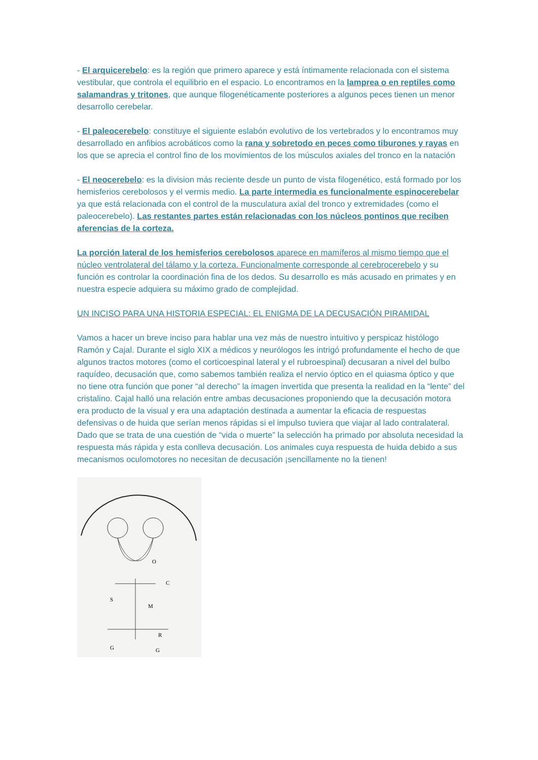- El arquicerebelo: es la región que primero aparece y está íntimamente relacionada con el sistema vestibular, que controla el equilibrio en el espacio. Lo encontramos en la lamprea o en reptiles como salamandras y tritones, que aunque filogenéticamente posteriores a algunos peces tienen un menor desarrollo cerebelar.
- El paleocerebelo: constituye el siguiente eslabón evolutivo de los vertebrados y lo encontramos muy desarrollado en anfibios acrobáticos como la rana y sobretodo en peces como tiburones y rayas en los que se aprecia el control fino de los movimientos de los músculos axiales del tronco en la natación
- El neocerebelo: es la division más reciente desde un punto de vista filogenético, está formado por los hemisferios cerebolosos y el vermis medio. La parte intermedia es funcionalmente espinocerebelar ya que está relacionada con el control de la musculatura axial del tronco y extremidades (como el paleocerebelo). Las restantes partes están relacionadas con los núcleos pontinos que reciben aferencias de la corteza.
La porción lateral de los hemisferios cerebolosos aparece en mamíferos al mismo tiempo que el núcleo ventrolateral del tálamo y la corteza. Funcionalmente corresponde al cerebrocerebelo y su función es controlar la coordinación fina de los dedos. Su desarrollo es más acusado en primates y en nuestra especie adquiera su máximo grado de complejidad.
UN INCISO PARA UNA HISTORIA ESPECIAL: EL ENIGMA DE LA DECUSACIÓN PIRAMIDAL
Vamos a hacer un breve inciso para hablar una vez más de nuestro intuitivo y perspicaz histólogo Ramón y Cajal. Durante el siglo XIX a médicos y neurólogos les intrigó profundamente el hecho de que algunos tractos motores (como el corticoespinal lateral y el rubroespinal) decusaran a nivel del bulbo raquídeo, decusación que, como sabemos también realiza el nervio óptico en el quiasma óptico y que no tiene otra función que poner “al derecho” la imagen invertida que presenta la realidad en la “lente” del cristalino. Cajal halló una relación entre ambas decusaciones proponiendo que la decusación motora era producto de la visual y era una adaptación destinada a aumentar la eficacia de respuestas defensivas o de huida que serían menos rápidas si el impulso tuviera que viajar al lado contralateral. Dado que se trata de una cuestión de “vida o muerte” la selección ha primado por absoluta necesidad la respuesta más rápida y esta conlleva decusación. Los animales cuya respuesta de huida debido a sus mecanismos oculomotores no necesitan de decusación ¡sencillamente no la tienen!
O
C
S
M
R
G
G